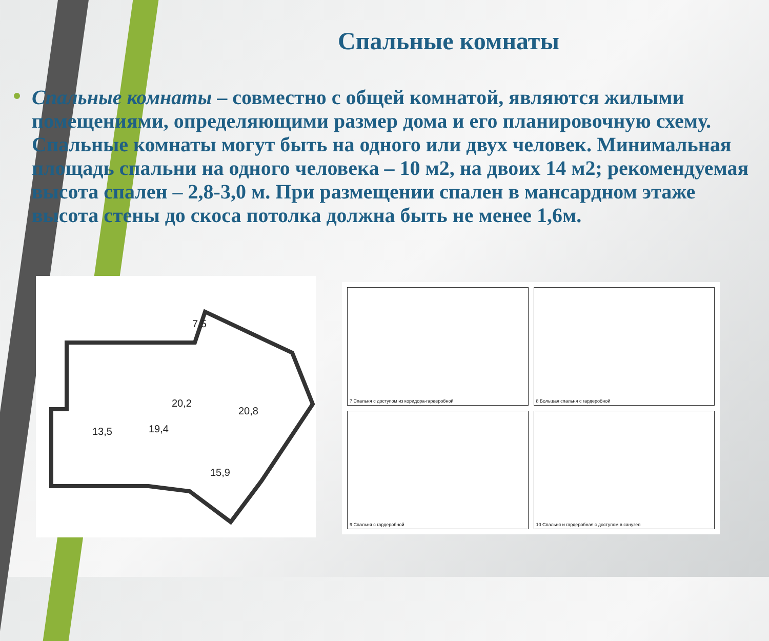Спальные комнаты
Спальные комнаты – совместно с общей комнатой, являются жилыми помещениями, определяющими размер дома и его планировочную схему. Спальные комнаты могут быть на одного или двух человек. Минимальная площадь спальни на одного человека – 10 м2, на двоих 14 м2; рекомендуемая высота спален – 2,8-3,0 м. При размещении спален в мансардном этаже высота стены до скоса потолка должна быть не менее 1,6м.
7,5
20,2
20,8
13,5
19,4
15,9
7 Спальня с доступом из коридора-гардеробной
8 Большая спальня с гардеробной
9 Спальня с гардеробной
10 Спальня и гардеробная с доступом в санузел